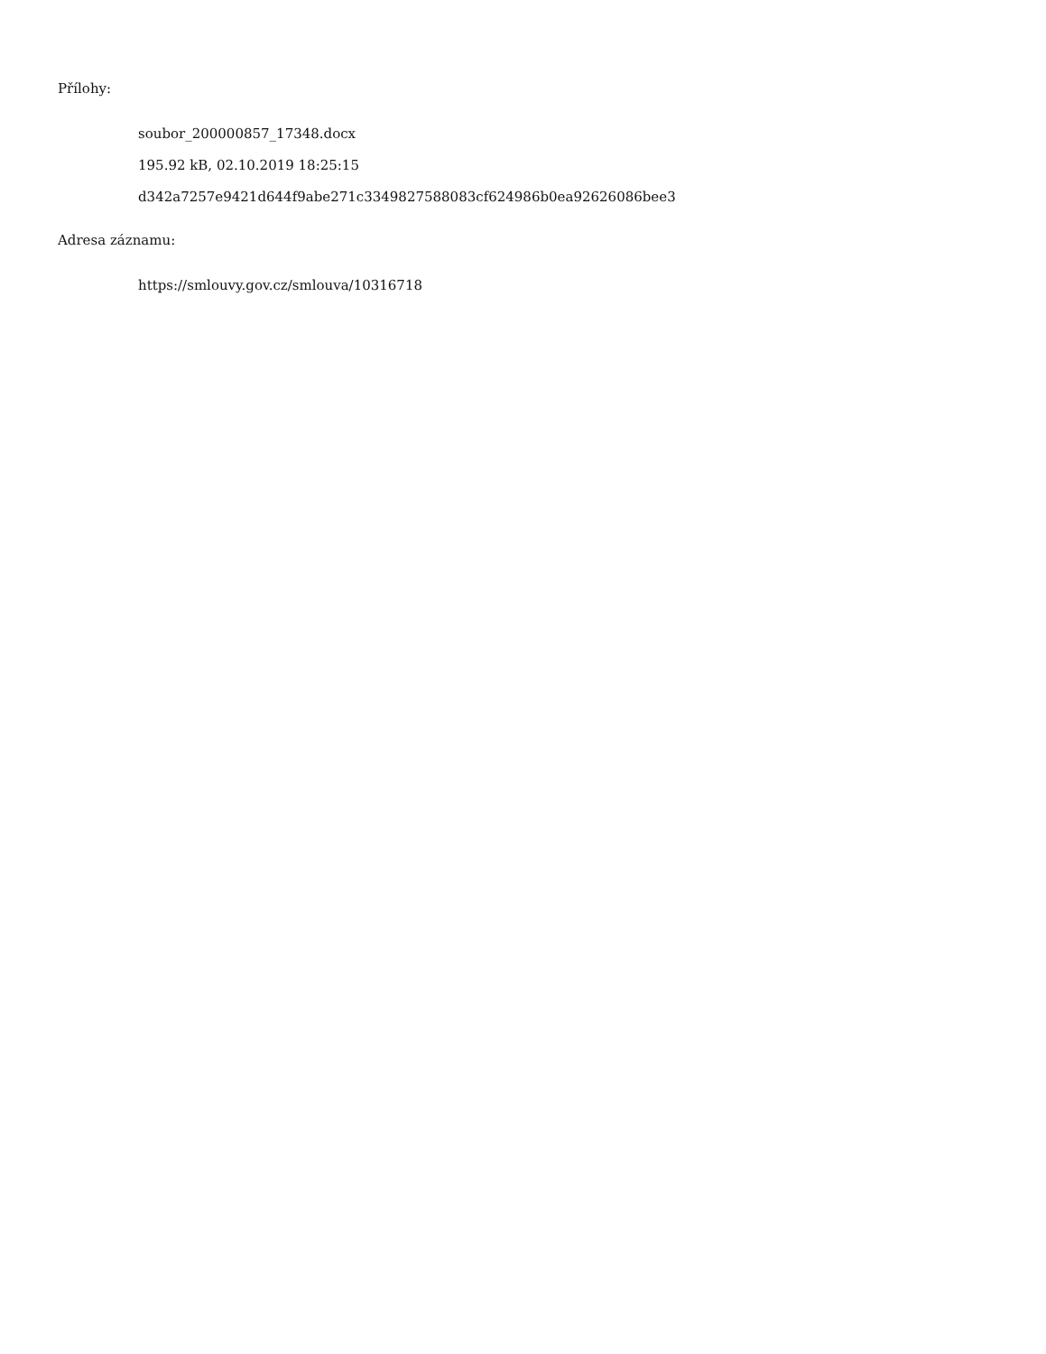Přílohy:
soubor_200000857_17348.docx
195.92 kB, 02.10.2019 18:25:15
d342a7257e9421d644f9abe271c3349827588083cf624986b0ea92626086bee3
Adresa záznamu:
https://smlouvy.gov.cz/smlouva/10316718